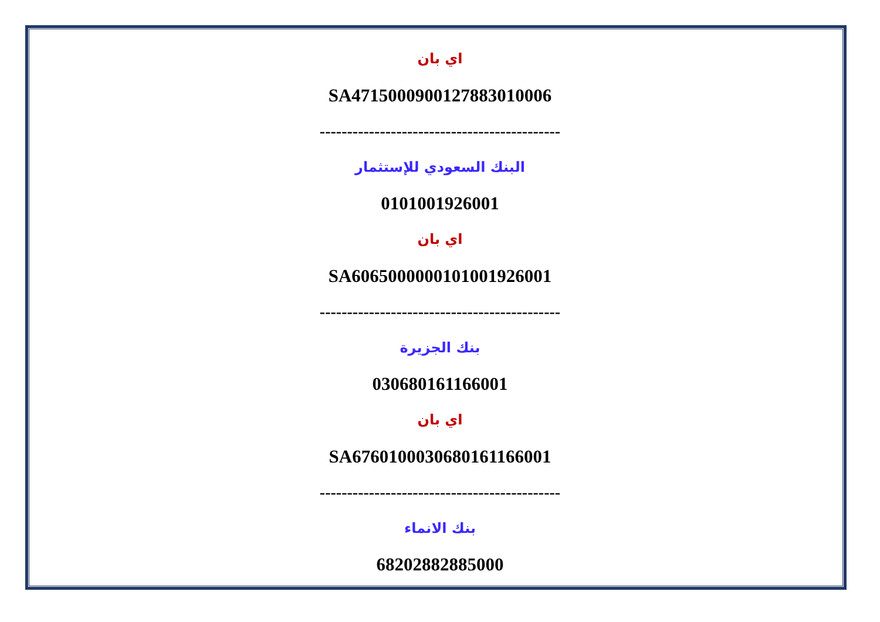اي بان
SA4715000900127883010006
--------------------------------------------
البنك السعودي للإستثمار
0101001926001
اي بان
SA6065000000101001926001
--------------------------------------------
بنك الجزيرة
030680161166001
اي بان
SA6760100030680161166001
--------------------------------------------
بنك الانماء
68202882885000